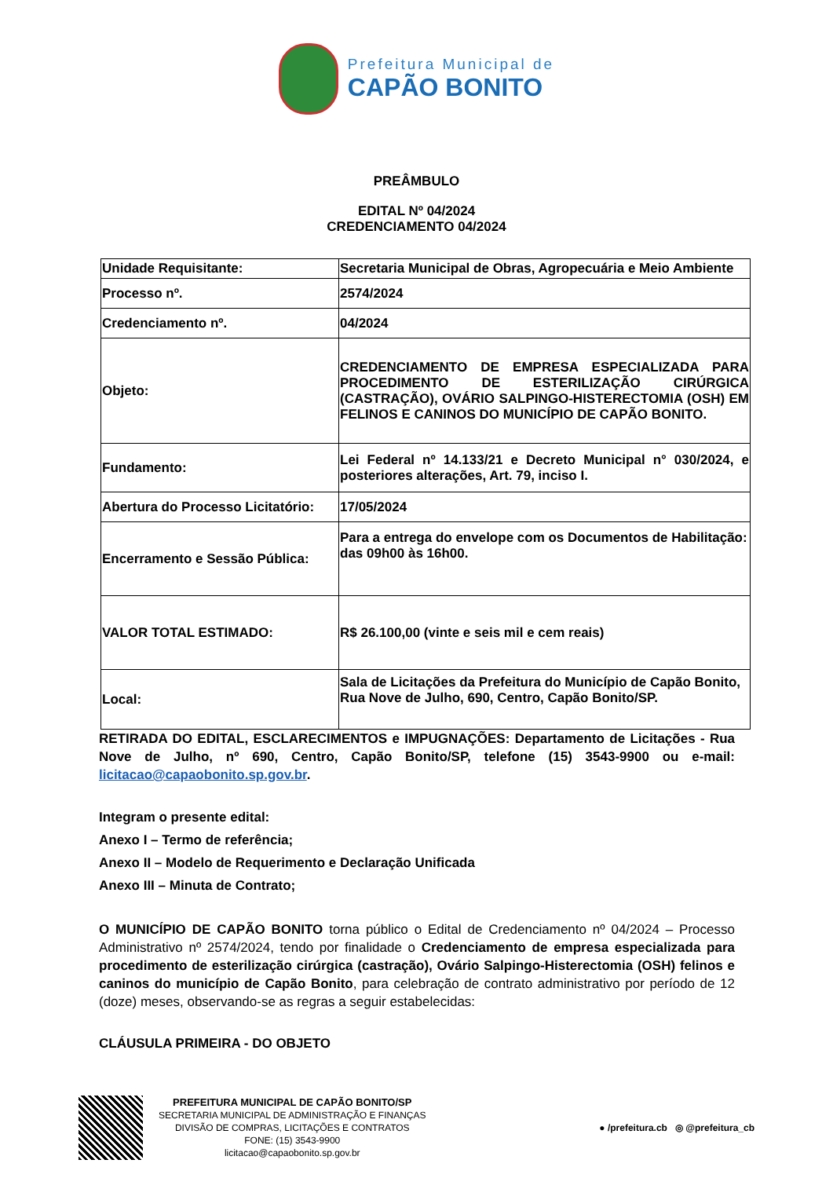Prefeitura Municipal de
CAPÃO BONITO
PREÂMBULO
EDITAL Nº 04/2024
CREDENCIAMENTO 04/2024
| Unidade Requisitante: | Secretaria Municipal de Obras, Agropecuária e Meio Ambiente |
| Processo nº. | 2574/2024 |
| Credenciamento nº. | 04/2024 |
| Objeto: | CREDENCIAMENTO DE EMPRESA ESPECIALIZADA PARA PROCEDIMENTO DE ESTERILIZAÇÃO CIRÚRGICA (CASTRAÇÃO), OVÁRIO SALPINGO-HISTERECTOMIA (OSH) EM FELINOS E CANINOS DO MUNICÍPIO DE CAPÃO BONITO. |
| Fundamento: | Lei Federal nº 14.133/21 e Decreto Municipal n° 030/2024, e posteriores alterações, Art. 79, inciso I. |
| Abertura do Processo Licitatório: | 17/05/2024 |
| Encerramento e Sessão Pública: | Para a entrega do envelope com os Documentos de Habilitação: das 09h00 às 16h00. |
| VALOR TOTAL ESTIMADO: | R$ 26.100,00 (vinte e seis mil e cem reais) |
| Local: | Sala de Licitações da Prefeitura do Município de Capão Bonito, Rua Nove de Julho, 690, Centro, Capão Bonito/SP. |
RETIRADA DO EDITAL, ESCLARECIMENTOS e IMPUGNAÇÕES: Departamento de Licitações - Rua Nove de Julho, nº 690, Centro, Capão Bonito/SP, telefone (15) 3543-9900 ou e-mail: licitacao@capaobonito.sp.gov.br.
Integram o presente edital:
Anexo I – Termo de referência;
Anexo II – Modelo de Requerimento e Declaração Unificada
Anexo III – Minuta de Contrato;
O MUNICÍPIO DE CAPÃO BONITO torna público o Edital de Credenciamento nº 04/2024 – Processo Administrativo nº 2574/2024, tendo por finalidade o Credenciamento de empresa especializada para procedimento de esterilização cirúrgica (castração), Ovário Salpingo-Histerectomia (OSH) felinos e caninos do município de Capão Bonito, para celebração de contrato administrativo por período de 12 (doze) meses, observando-se as regras a seguir estabelecidas:
CLÁUSULA PRIMEIRA - DO OBJETO
PREFEITURA MUNICIPAL DE CAPÃO BONITO/SP
SECRETARIA MUNICIPAL DE ADMINISTRAÇÃO E FINANÇAS
DIVISÃO DE COMPRAS, LICITAÇÕES E CONTRATOS
FONE: (15) 3543-9900
licitacao@capaobonito.sp.gov.br
● /prefeitura.cb ◎ @prefeitura_cb